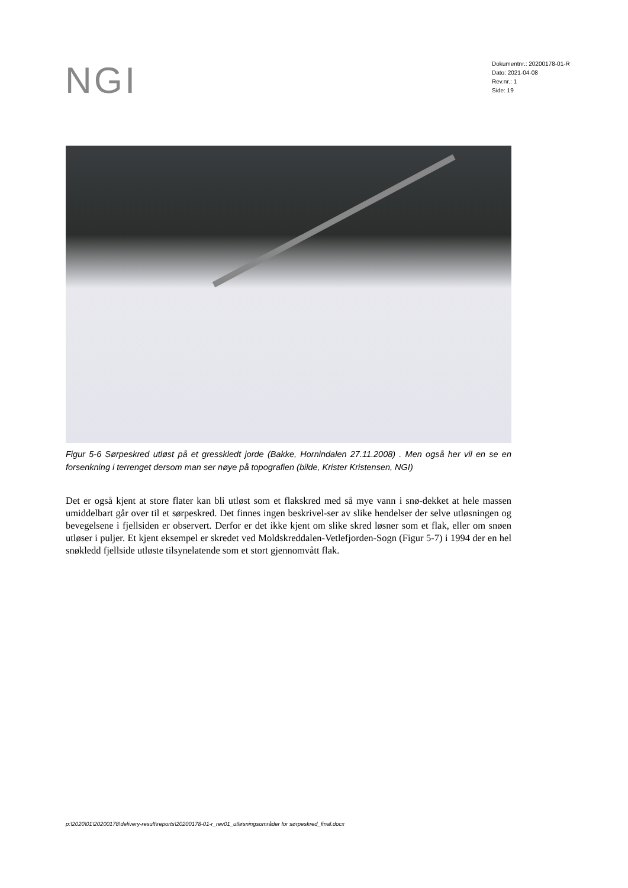NGI
Dokumentnr.: 20200178-01-R
Dato: 2021-04-08
Rev.nr.: 1
Side: 19
Figur 5-6 Sørpeskred utløst på et gresskledt jorde (Bakke, Hornindalen 27.11.2008) . Men også her vil en se en forsenkning i terrenget dersom man ser nøye på topografien (bilde, Krister Kristensen, NGI)
Det er også kjent at store flater kan bli utløst som et flakskred med så mye vann i snø-dekket at hele massen umiddelbart går over til et sørpeskred. Det finnes ingen beskrivel-ser av slike hendelser der selve utløsningen og bevegelsene i fjellsiden er observert. Derfor er det ikke kjent om slike skred løsner som et flak, eller om snøen utløser i puljer. Et kjent eksempel er skredet ved Moldskreddalen-Vetlefjorden-Sogn (Figur 5-7) i 1994 der en hel snøkledd fjellside utløste tilsynelatende som et stort gjennomvått flak.
p:\2020\01\20200178\delivery-result\reports\20200178-01-r_rev01_utløsningsområder for sørpeskred_final.docx